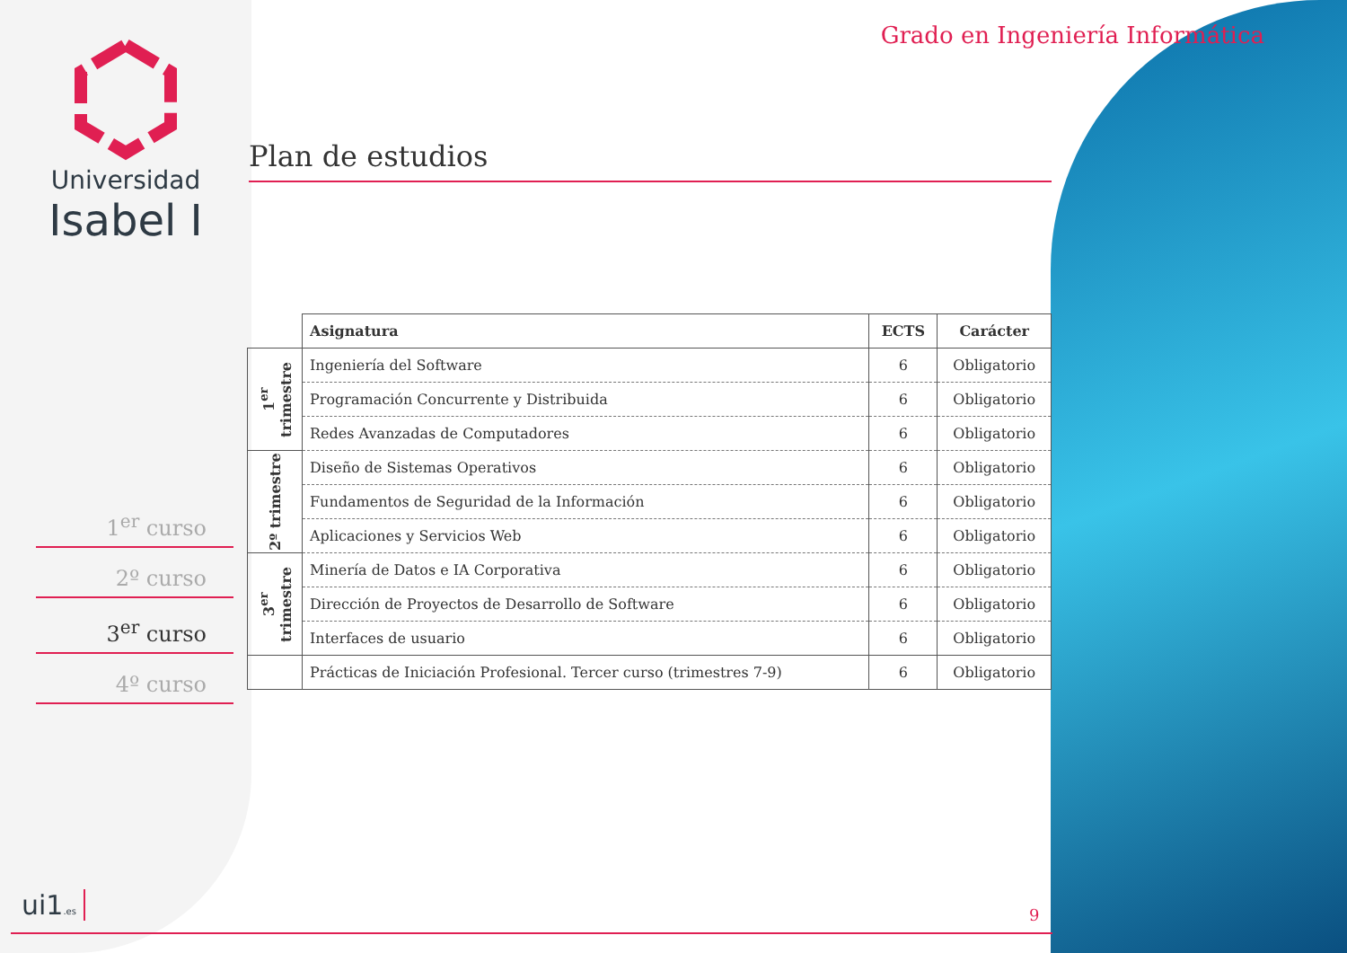Universidad
Isabel I
1<sup>er</sup> curso
2º curso
3<sup>er</sup> curso
4º curso
Grado en Ingeniería Informática
Plan de estudios
| | Asignatura | ECTS | Carácter |
| --- | --- | --- | --- |
| 1<sup>er</sup> trimestre | Ingeniería del Software | 6 | Obligatorio |
| | Programación Concurrente y Distribuida | 6 | Obligatorio |
| | Redes Avanzadas de Computadores | 6 | Obligatorio |
| 2º trimestre | Diseño de Sistemas Operativos | 6 | Obligatorio |
| | Fundamentos de Seguridad de la Información | 6 | Obligatorio |
| | Aplicaciones y Servicios Web | 6 | Obligatorio |
| 3<sup>er</sup> trimestre | Minería de Datos e IA Corporativa | 6 | Obligatorio |
| | Dirección de Proyectos de Desarrollo de Software | 6 | Obligatorio |
| | Interfaces de usuario | 6 | Obligatorio |
| | Prácticas de Iniciación Profesional. Tercer curso (trimestres 7-9) | 6 | Obligatorio |
ui1.es 9